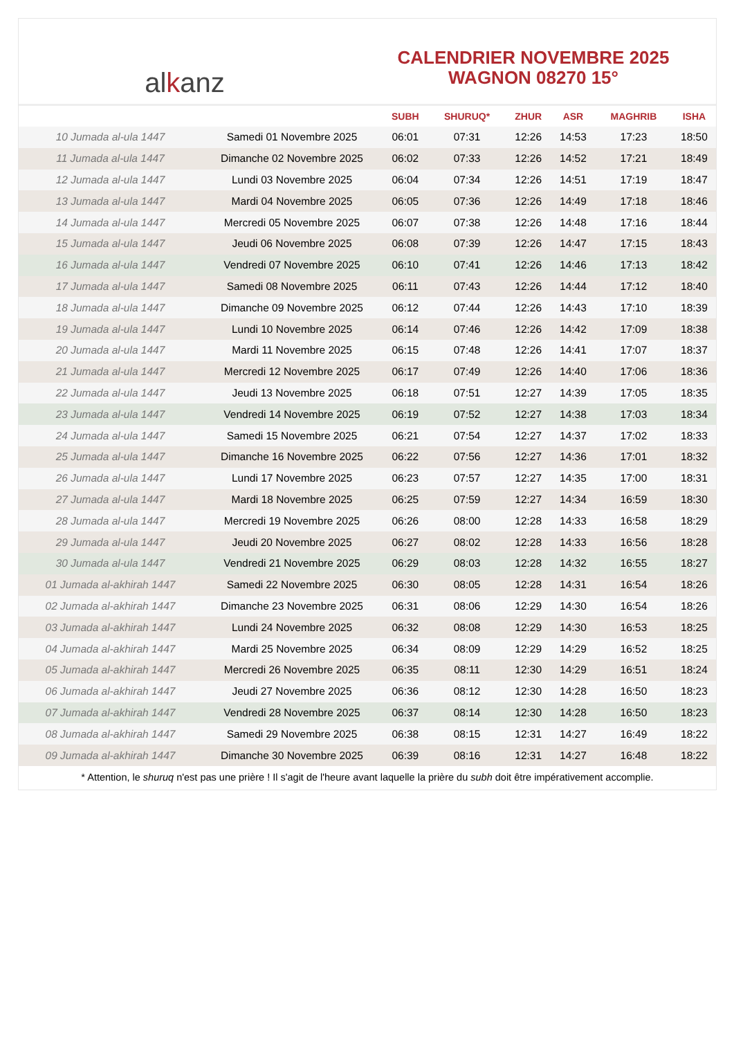al k anz
CALENDRIER NOVEMBRE 2025
WAGNON 08270 15°
| | | SUBH | SHURUQ* | ZHUR | ASR | MAGHRIB | ISHA |
| --- | --- | --- | --- | --- | --- | --- | --- |
| 10 Jumada al-ula 1447 | Samedi 01 Novembre 2025 | 06:01 | 07:31 | 12:26 | 14:53 | 17:23 | 18:50 |
| 11 Jumada al-ula 1447 | Dimanche 02 Novembre 2025 | 06:02 | 07:33 | 12:26 | 14:52 | 17:21 | 18:49 |
| 12 Jumada al-ula 1447 | Lundi 03 Novembre 2025 | 06:04 | 07:34 | 12:26 | 14:51 | 17:19 | 18:47 |
| 13 Jumada al-ula 1447 | Mardi 04 Novembre 2025 | 06:05 | 07:36 | 12:26 | 14:49 | 17:18 | 18:46 |
| 14 Jumada al-ula 1447 | Mercredi 05 Novembre 2025 | 06:07 | 07:38 | 12:26 | 14:48 | 17:16 | 18:44 |
| 15 Jumada al-ula 1447 | Jeudi 06 Novembre 2025 | 06:08 | 07:39 | 12:26 | 14:47 | 17:15 | 18:43 |
| 16 Jumada al-ula 1447 | Vendredi 07 Novembre 2025 | 06:10 | 07:41 | 12:26 | 14:46 | 17:13 | 18:42 |
| 17 Jumada al-ula 1447 | Samedi 08 Novembre 2025 | 06:11 | 07:43 | 12:26 | 14:44 | 17:12 | 18:40 |
| 18 Jumada al-ula 1447 | Dimanche 09 Novembre 2025 | 06:12 | 07:44 | 12:26 | 14:43 | 17:10 | 18:39 |
| 19 Jumada al-ula 1447 | Lundi 10 Novembre 2025 | 06:14 | 07:46 | 12:26 | 14:42 | 17:09 | 18:38 |
| 20 Jumada al-ula 1447 | Mardi 11 Novembre 2025 | 06:15 | 07:48 | 12:26 | 14:41 | 17:07 | 18:37 |
| 21 Jumada al-ula 1447 | Mercredi 12 Novembre 2025 | 06:17 | 07:49 | 12:26 | 14:40 | 17:06 | 18:36 |
| 22 Jumada al-ula 1447 | Jeudi 13 Novembre 2025 | 06:18 | 07:51 | 12:27 | 14:39 | 17:05 | 18:35 |
| 23 Jumada al-ula 1447 | Vendredi 14 Novembre 2025 | 06:19 | 07:52 | 12:27 | 14:38 | 17:03 | 18:34 |
| 24 Jumada al-ula 1447 | Samedi 15 Novembre 2025 | 06:21 | 07:54 | 12:27 | 14:37 | 17:02 | 18:33 |
| 25 Jumada al-ula 1447 | Dimanche 16 Novembre 2025 | 06:22 | 07:56 | 12:27 | 14:36 | 17:01 | 18:32 |
| 26 Jumada al-ula 1447 | Lundi 17 Novembre 2025 | 06:23 | 07:57 | 12:27 | 14:35 | 17:00 | 18:31 |
| 27 Jumada al-ula 1447 | Mardi 18 Novembre 2025 | 06:25 | 07:59 | 12:27 | 14:34 | 16:59 | 18:30 |
| 28 Jumada al-ula 1447 | Mercredi 19 Novembre 2025 | 06:26 | 08:00 | 12:28 | 14:33 | 16:58 | 18:29 |
| 29 Jumada al-ula 1447 | Jeudi 20 Novembre 2025 | 06:27 | 08:02 | 12:28 | 14:33 | 16:56 | 18:28 |
| 30 Jumada al-ula 1447 | Vendredi 21 Novembre 2025 | 06:29 | 08:03 | 12:28 | 14:32 | 16:55 | 18:27 |
| 01 Jumada al-akhirah 1447 | Samedi 22 Novembre 2025 | 06:30 | 08:05 | 12:28 | 14:31 | 16:54 | 18:26 |
| 02 Jumada al-akhirah 1447 | Dimanche 23 Novembre 2025 | 06:31 | 08:06 | 12:29 | 14:30 | 16:54 | 18:26 |
| 03 Jumada al-akhirah 1447 | Lundi 24 Novembre 2025 | 06:32 | 08:08 | 12:29 | 14:30 | 16:53 | 18:25 |
| 04 Jumada al-akhirah 1447 | Mardi 25 Novembre 2025 | 06:34 | 08:09 | 12:29 | 14:29 | 16:52 | 18:25 |
| 05 Jumada al-akhirah 1447 | Mercredi 26 Novembre 2025 | 06:35 | 08:11 | 12:30 | 14:29 | 16:51 | 18:24 |
| 06 Jumada al-akhirah 1447 | Jeudi 27 Novembre 2025 | 06:36 | 08:12 | 12:30 | 14:28 | 16:50 | 18:23 |
| 07 Jumada al-akhirah 1447 | Vendredi 28 Novembre 2025 | 06:37 | 08:14 | 12:30 | 14:28 | 16:50 | 18:23 |
| 08 Jumada al-akhirah 1447 | Samedi 29 Novembre 2025 | 06:38 | 08:15 | 12:31 | 14:27 | 16:49 | 18:22 |
| 09 Jumada al-akhirah 1447 | Dimanche 30 Novembre 2025 | 06:39 | 08:16 | 12:31 | 14:27 | 16:48 | 18:22 |
* Attention, le shuruq n'est pas une prière ! Il s'agit de l'heure avant laquelle la prière du subh doit être impérativement accomplie.